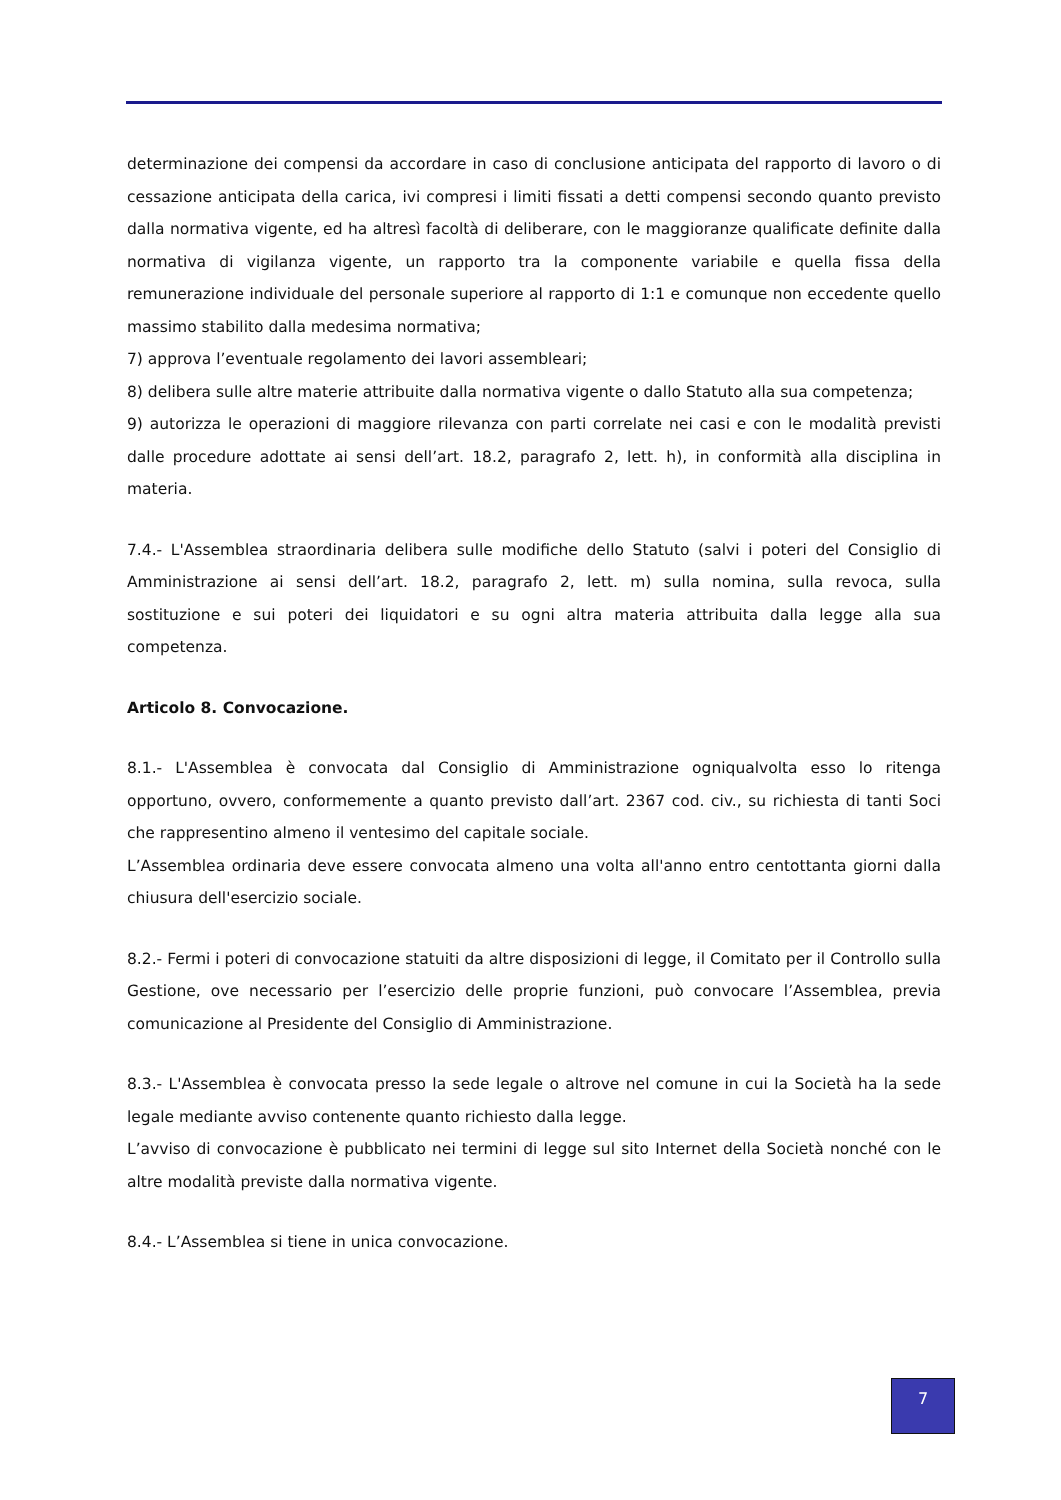determinazione dei compensi da accordare in caso di conclusione anticipata del rapporto di lavoro o di cessazione anticipata della carica, ivi compresi i limiti fissati a detti compensi secondo quanto previsto dalla normativa vigente, ed ha altresì facoltà di deliberare, con le maggioranze qualificate definite dalla normativa di vigilanza vigente, un rapporto tra la componente variabile e quella fissa della remunerazione individuale del personale superiore al rapporto di 1:1 e comunque non eccedente quello massimo stabilito dalla medesima normativa;
7) approva l’eventuale regolamento dei lavori assembleari;
8) delibera sulle altre materie attribuite dalla normativa vigente o dallo Statuto alla sua competenza;
9) autorizza le operazioni di maggiore rilevanza con parti correlate nei casi e con le modalità previsti dalle procedure adottate ai sensi dell’art. 18.2, paragrafo 2, lett. h), in conformità alla disciplina in materia.
7.4.- L'Assemblea straordinaria delibera sulle modifiche dello Statuto (salvi i poteri del Consiglio di Amministrazione ai sensi dell’art. 18.2, paragrafo 2, lett. m) sulla nomina, sulla revoca, sulla sostituzione e sui poteri dei liquidatori e su ogni altra materia attribuita dalla legge alla sua competenza.
Articolo 8. Convocazione.
8.1.- L'Assemblea è convocata dal Consiglio di Amministrazione ogniqualvolta esso lo ritenga opportuno, ovvero, conformemente a quanto previsto dall’art. 2367 cod. civ., su richiesta di tanti Soci che rappresentino almeno il ventesimo del capitale sociale.
L’Assemblea ordinaria deve essere convocata almeno una volta all'anno entro centottanta giorni dalla chiusura dell'esercizio sociale.
8.2.- Fermi i poteri di convocazione statuiti da altre disposizioni di legge, il Comitato per il Controllo sulla Gestione, ove necessario per l’esercizio delle proprie funzioni, può convocare l’Assemblea, previa comunicazione al Presidente del Consiglio di Amministrazione.
8.3.- L'Assemblea è convocata presso la sede legale o altrove nel comune in cui la Società ha la sede legale mediante avviso contenente quanto richiesto dalla legge.
L’avviso di convocazione è pubblicato nei termini di legge sul sito Internet della Società nonché con le altre modalità previste dalla normativa vigente.
8.4.- L’Assemblea si tiene in unica convocazione.
7